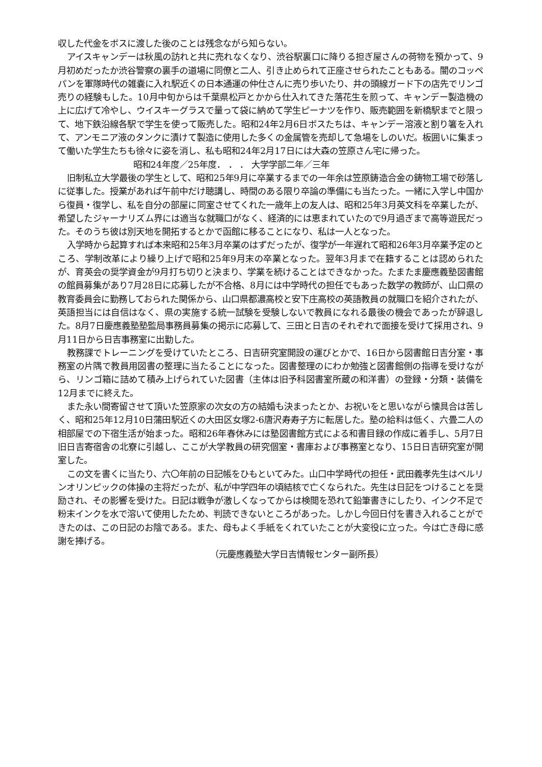収した代金をボスに渡した後のことは残念ながら知らない。
アイスキャンデーは秋風の訪れと共に売れなくなり、渋谷駅裏口に降りる担ぎ屋さんの荷物を預かって、9月初めだったか渋谷警察の裏手の道場に同僚と二人、引き止められて正座させられたこともある。闇のコッペパンを軍隊時代の雑嚢に入れ駅近くの日本通運の仲仕さんに売り歩いたり、井の頭線ガード下の店先でリンゴ売りの経験もした。10月中旬からは千葉県松戸とかから仕入れてきた落花生を煎って、キャンデー製造機の上に広げて冷やし、ウイスキーグラスで量って袋に納めて学生ピーナツを作り、販売範囲を新橋駅までと限って、地下鉄沿線各駅で学生を使って販売した。昭和24年2月6日ボスたちは、キャンデー溶液と割り箸を入れて、アンモニア液のタンクに漬けて製造に使用した多くの金属管を売却して急場をしのいだ。板囲いに集まって働いた学生たちも徐々に姿を消し、私も昭和24年2月17日には大森の笠原さん宅に帰った。
昭和24年度／25年度． ． ． 大学学部二年／三年
旧制私立大学最後の学生として、昭和25年9月に卒業するまでの一年余は笠原鋳造合金の鋳物工場で砂落しに従事した。授業があれば午前中だけ聴講し、時間のある限り卒論の準備にも当たった。一緒に入学し中国から復員・復学し、私を自分の部屋に同室させてくれた一歳年上の友人は、昭和25年3月英文科を卒業したが、希望したジャーナリズム界には適当な就職口がなく、経済的には恵まれていたので9月過ぎまで高等遊民だった。そのうち彼は別天地を開拓するとかで函館に移ることになり、私は一人となった。
入学時から起算すれば本来昭和25年3月卒業のはずだったが、復学が一年遅れて昭和26年3月卒業予定のところ、学制改革により繰り上げで昭和25年9月末の卒業となった。翌年3月まで在籍することは認められたが、育英会の奨学資金が9月打ち切りと決まり、学業を続けることはできなかった。たまたま慶應義塾図書館の館員募集があり7月28日に応募したが不合格、8月には中学時代の担任でもあった数学の教師が、山口県の教育委員会に勤務しておられた関係から、山口県都濃高校と安下庄高校の英語教員の就職口を紹介されたが、英語担当には自信はなく、県の実施する統一試験を受験しないで教員になれる最後の機会であったが辞退した。8月7日慶應義塾塾監局事務員募集の掲示に応募して、三田と日吉のそれぞれで面接を受けて採用され、9月11日から日吉事務室に出勤した。
教務課でトレーニングを受けていたところ、日吉研究室開設の運びとかで、16日から図書館日吉分室・事務室の片隅で教員用図書の整理に当たることになった。図書整理のにわか勉強と図書館側の指導を受けながら、リンゴ箱に詰めて積み上げられていた図書（主体は旧予科図書室所蔵の和洋書）の登録・分類・装備を12月までに終えた。
また永い間寄留させて頂いた笠原家の次女の方の結婚も決まったとか、お祝いをと思いながら懐具合は苦しく、昭和25年12月10日蒲田駅近くの大田区女塚2-6唐沢寿寿子方に転居した。塾の給料は低く、六畳二人の相部屋での下宿生活が始まった。昭和26年春休みには塾図書館方式による和書目録の作成に着手し、5月7日旧日吉寄宿舎の北寮に引越し、ここが大学教員の研究個室・書庫および事務室となり、15日日吉研究室が開室した。
この文を書くに当たり、六〇年前の日記帳をひもといてみた。山口中学時代の担任・武田義孝先生はベルリンオリンピックの体操の主将だったが、私が中学四年の頃結核で亡くなられた。先生は日記をつけることを奨励され、その影響を受けた。日記は戦争が激しくなってからは検閲を恐れて鉛筆書きにしたり、インク不足で粉末インクを水で溶いて使用したため、判読できないところがあった。しかし今回日付を書き入れることができたのは、この日記のお陰である。また、母もよく手紙をくれていたことが大変役に立った。今は亡き母に感謝を捧げる。
（元慶應義塾大学日吉情報センター副所長）